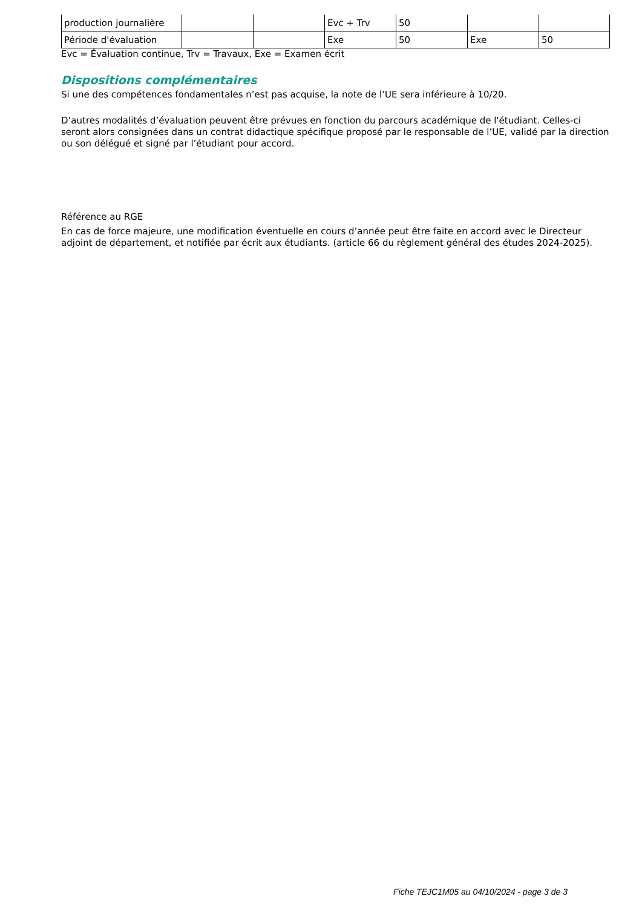| production journalière | | | Evc + Trv | 50 | | |
| Période d'évaluation | | | Exe | 50 | Exe | 50 |
Evc = Évaluation continue, Trv = Travaux, Exe = Examen écrit
Dispositions complémentaires
Si une des compétences fondamentales n’est pas acquise, la note de l’UE sera inférieure à 10/20.
D’autres modalités d’évaluation peuvent être prévues en fonction du parcours académique de l'étudiant. Celles-ci seront alors consignées dans un contrat didactique spécifique proposé par le responsable de l’UE, validé par la direction ou son délégué et signé par l’étudiant pour accord.
Référence au RGE
En cas de force majeure, une modification éventuelle en cours d’année peut être faite en accord avec le Directeur adjoint de département, et notifiée par écrit aux étudiants. (article 66 du règlement général des études 2024-2025).
Fiche TEJC1M05 au 04/10/2024 - page 3 de 3